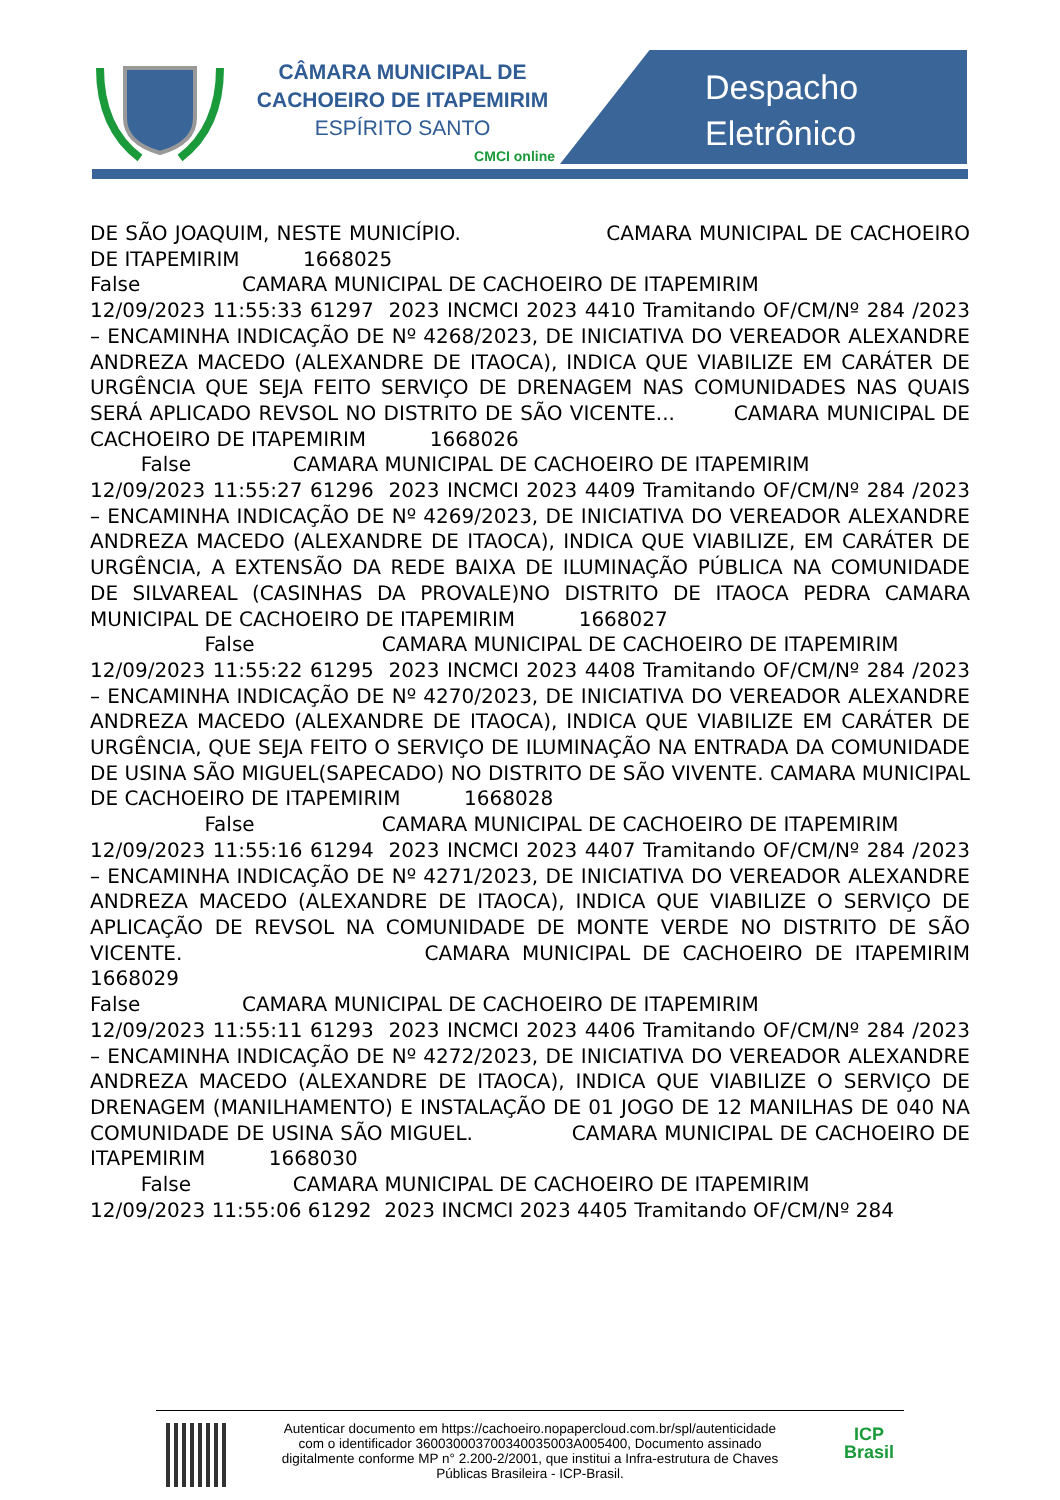CÂMARA MUNICIPAL DE
CACHOEIRO DE ITAPEMIRIM
ESPÍRITO SANTO
CMCI online
Despacho
Eletrônico
DE SÃO JOAQUIM, NESTE MUNICÍPIO. CAMARA MUNICIPAL DE CACHOEIRO DE ITAPEMIRIM 1668025 False CAMARA MUNICIPAL DE CACHOEIRO DE ITAPEMIRIM 12/09/2023 11:55:33 61297 2023 INCMCI 2023 4410 Tramitando OF/CM/Nº 284 /2023 – ENCAMINHA INDICAÇÃO DE Nº 4268/2023, DE INICIATIVA DO VEREADOR ALEXANDRE ANDREZA MACEDO (ALEXANDRE DE ITAOCA), INDICA QUE VIABILIZE EM CARÁTER DE URGÊNCIA QUE SEJA FEITO SERVIÇO DE DRENAGEM NAS COMUNIDADES NAS QUAIS SERÁ APLICADO REVSOL NO DISTRITO DE SÃO VICENTE... CAMARA MUNICIPAL DE CACHOEIRO DE ITAPEMIRIM 1668026 False CAMARA MUNICIPAL DE CACHOEIRO DE ITAPEMIRIM 12/09/2023 11:55:27 61296 2023 INCMCI 2023 4409 Tramitando OF/CM/Nº 284 /2023 – ENCAMINHA INDICAÇÃO DE Nº 4269/2023, DE INICIATIVA DO VEREADOR ALEXANDRE ANDREZA MACEDO (ALEXANDRE DE ITAOCA), INDICA QUE VIABILIZE, EM CARÁTER DE URGÊNCIA, A EXTENSÃO DA REDE BAIXA DE ILUMINAÇÃO PÚBLICA NA COMUNIDADE DE SILVAREAL (CASINHAS DA PROVALE)NO DISTRITO DE ITAOCA PEDRA CAMARA MUNICIPAL DE CACHOEIRO DE ITAPEMIRIM 1668027 False CAMARA MUNICIPAL DE CACHOEIRO DE ITAPEMIRIM 12/09/2023 11:55:22 61295 2023 INCMCI 2023 4408 Tramitando OF/CM/Nº 284 /2023 – ENCAMINHA INDICAÇÃO DE Nº 4270/2023, DE INICIATIVA DO VEREADOR ALEXANDRE ANDREZA MACEDO (ALEXANDRE DE ITAOCA), INDICA QUE VIABILIZE EM CARÁTER DE URGÊNCIA, QUE SEJA FEITO O SERVIÇO DE ILUMINAÇÃO NA ENTRADA DA COMUNIDADE DE USINA SÃO MIGUEL(SAPECADO) NO DISTRITO DE SÃO VIVENTE. CAMARA MUNICIPAL DE CACHOEIRO DE ITAPEMIRIM 1668028 False CAMARA MUNICIPAL DE CACHOEIRO DE ITAPEMIRIM 12/09/2023 11:55:16 61294 2023 INCMCI 2023 4407 Tramitando OF/CM/Nº 284 /2023 – ENCAMINHA INDICAÇÃO DE Nº 4271/2023, DE INICIATIVA DO VEREADOR ALEXANDRE ANDREZA MACEDO (ALEXANDRE DE ITAOCA), INDICA QUE VIABILIZE O SERVIÇO DE APLICAÇÃO DE REVSOL NA COMUNIDADE DE MONTE VERDE NO DISTRITO DE SÃO VICENTE. CAMARA MUNICIPAL DE CACHOEIRO DE ITAPEMIRIM 1668029 False CAMARA MUNICIPAL DE CACHOEIRO DE ITAPEMIRIM 12/09/2023 11:55:11 61293 2023 INCMCI 2023 4406 Tramitando OF/CM/Nº 284 /2023 – ENCAMINHA INDICAÇÃO DE Nº 4272/2023, DE INICIATIVA DO VEREADOR ALEXANDRE ANDREZA MACEDO (ALEXANDRE DE ITAOCA), INDICA QUE VIABILIZE O SERVIÇO DE DRENAGEM (MANILHAMENTO) E INSTALAÇÃO DE 01 JOGO DE 12 MANILHAS DE 040 NA COMUNIDADE DE USINA SÃO MIGUEL. CAMARA MUNICIPAL DE CACHOEIRO DE ITAPEMIRIM 1668030 False CAMARA MUNICIPAL DE CACHOEIRO DE ITAPEMIRIM 12/09/2023 11:55:06 61292 2023 INCMCI 2023 4405 Tramitando OF/CM/Nº 284
Autenticar documento em https://cachoeiro.nopapercloud.com.br/spl/autenticidade
com o identificador 360030003700340035003A005400, Documento assinado
digitalmente conforme MP n° 2.200-2/2001, que institui a Infra-estrutura de Chaves
Públicas Brasileira - ICP-Brasil.
ICP
Brasil